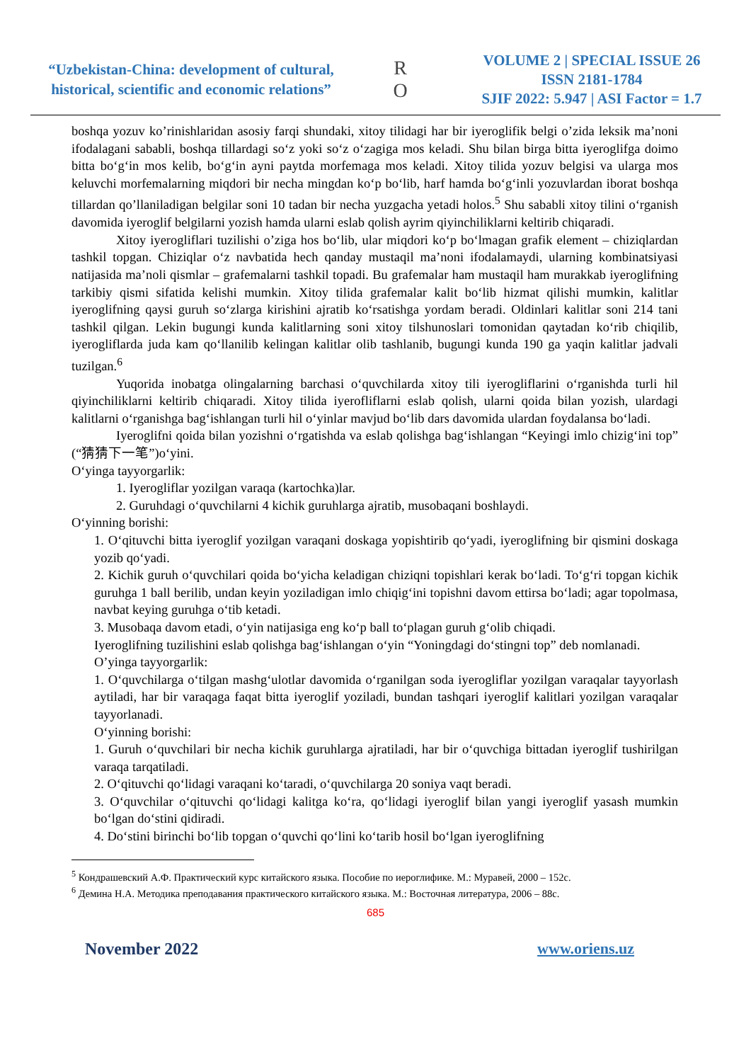“Uzbekistan-China: development of cultural, historical, scientific and economic relations”
R
O
VOLUME 2 | SPECIAL ISSUE 26
ISSN 2181-1784
SJIF 2022: 5.947 | ASI Factor = 1.7
boshqa yozuv ko’rinishlaridan asosiy farqi shundaki, xitoy tilidagi har bir iyeroglifik belgi o’zida leksik ma’noni ifodalagani sababli, boshqa tillardagi so‘z yoki so‘z o‘zagiga mos keladi. Shu bilan birga bitta iyeroglifga doimo bitta bo‘g‘in mos kelib, bo‘g‘in ayni paytda morfemaga mos keladi. Xitoy tilida yozuv belgisi va ularga mos keluvchi morfemalarning miqdori bir necha mingdan ko‘p bo‘lib, harf hamda bo‘g‘inli yozuvlardan iborat boshqa tillardan qo’llaniladigan belgilar soni 10 tadan bir necha yuzgacha yetadi holos.<sup>5</sup> Shu sababli xitoy tilini o‘rganish davomida iyeroglif belgilarni yozish hamda ularni eslab qolish ayrim qiyinchiliklarni keltirib chiqaradi.
Xitoy iyerogliflari tuzilishi o’ziga hos bo‘lib, ular miqdori ko‘p bo‘lmagan grafik element – chiziqlardan tashkil topgan. Chiziqlar o‘z navbatida hech qanday mustaqil ma’noni ifodalamaydi, ularning kombinatsiyasi natijasida ma’noli qismlar – grafemalarni tashkil topadi. Bu grafemalar ham mustaqil ham murakkab iyeroglifning tarkibiy qismi sifatida kelishi mumkin. Xitoy tilida grafemalar kalit bo‘lib hizmat qilishi mumkin, kalitlar iyeroglifning qaysi guruh so‘zlarga kirishini ajratib ko‘rsatishga yordam beradi. Oldinlari kalitlar soni 214 tani tashkil qilgan. Lekin bugungi kunda kalitlarning soni xitoy tilshunoslari tomonidan qaytadan ko‘rib chiqilib, iyerogliflarda juda kam qo‘llanilib kelingan kalitlar olib tashlanib, bugungi kunda 190 ga yaqin kalitlar jadvali tuzilgan.<sup>6</sup>
Yuqorida inobatga olingalarning barchasi o‘quvchilarda xitoy tili iyerogliflarini o‘rganishda turli hil qiyinchiliklarni keltirib chiqaradi. Xitoy tilida iyerofliflarni eslab qolish, ularni qoida bilan yozish, ulardagi kalitlarni o‘rganishga bag‘ishlangan turli hil o‘yinlar mavjud bo‘lib dars davomida ulardan foydalansa bo‘ladi.
Iyeroglifni qoida bilan yozishni o‘rgatishda va eslab qolishga bag‘ishlangan “Keyingi imlo chizig‘ini top” (“猜猜下一笔”)o‘yini.
O‘yinga tayyorgarlik:
1. Iyerogliflar yozilgan varaqa (kartochka)lar.
2. Guruhdagi o‘quvchilarni 4 kichik guruhlarga ajratib, musobaqani boshlaydi.
O‘yinning borishi:
1. O‘qituvchi bitta iyeroglif yozilgan varaqani doskaga yopishtirib qo‘yadi, iyeroglifning bir qismini doskaga yozib qo‘yadi.
2. Kichik guruh o‘quvchilari qoida bo‘yicha keladigan chiziqni topishlari kerak bo‘ladi. To‘g‘ri topgan kichik guruhga 1 ball berilib, undan keyin yoziladigan imlo chiqig‘ini topishni davom ettirsa bo‘ladi; agar topolmasa, navbat keying guruhga o‘tib ketadi.
3. Musobaqa davom etadi, o‘yin natijasiga eng ko‘p ball to‘plagan guruh g‘olib chiqadi.
Iyeroglifning tuzilishini eslab qolishga bag‘ishlangan o‘yin “Yoningdagi do‘stingni top” deb nomlanadi.
O’yinga tayyorgarlik:
1. O‘quvchilarga o‘tilgan mashg‘ulotlar davomida o‘rganilgan soda iyerogliflar yozilgan varaqalar tayyorlash aytiladi, har bir varaqaga faqat bitta iyeroglif yoziladi, bundan tashqari iyeroglif kalitlari yozilgan varaqalar tayyorlanadi.
O‘yinning borishi:
1. Guruh o‘quvchilari bir necha kichik guruhlarga ajratiladi, har bir o‘quvchiga bittadan iyeroglif tushirilgan varaqa tarqatiladi.
2. O‘qituvchi qo‘lidagi varaqani ko‘taradi, o‘quvchilarga 20 soniya vaqt beradi.
3. O‘quvchilar o‘qituvchi qo‘lidagi kalitga ko‘ra, qo‘lidagi iyeroglif bilan yangi iyeroglif yasash mumkin bo‘lgan do‘stini qidiradi.
4. Do‘stini birinchi bo‘lib topgan o‘quvchi qo‘lini ko‘tarib hosil bo‘lgan iyeroglifning
<sup>5</sup> Кондрашевский А.Ф. Практический курс китайского языка. Пособие по иероглифике. М.: Муравей, 2000 – 152с.
<sup>6</sup> Демина Н.А. Методика преподавания практического китайского языка. М.: Восточная литература, 2006 – 88с.
685
November 2022 www.oriens.uz